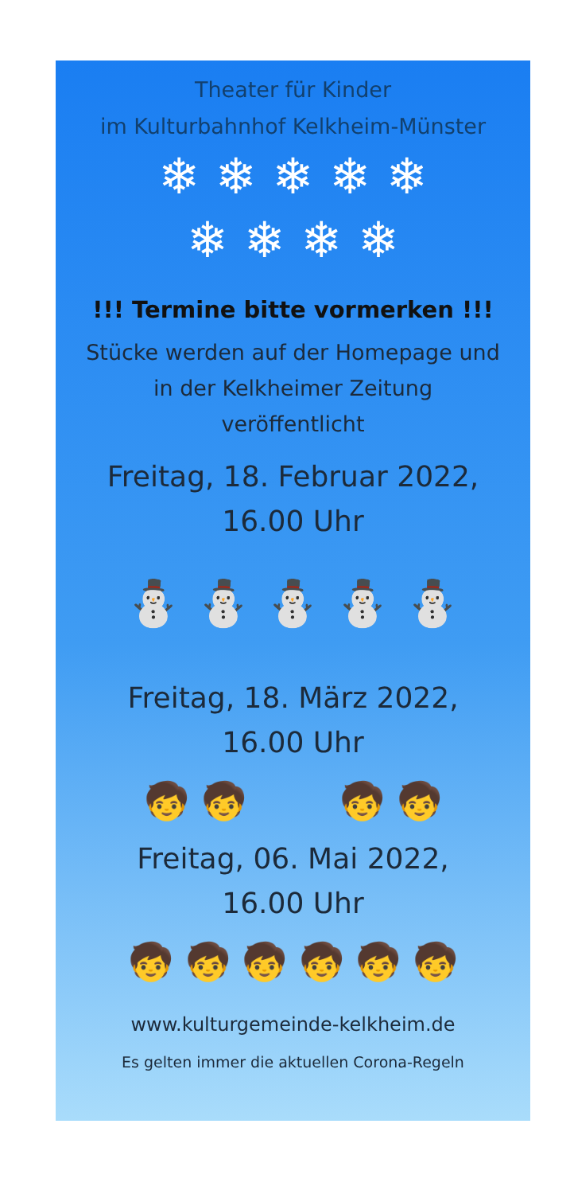Theater für Kinder
im Kulturbahnhof Kelkheim-Münster
❄ ❄ ❄ ❄ ❄
❄ ❄ ❄ ❄
!!! Termine bitte vormerken !!!
Stücke werden auf der Homepage und
in der Kelkheimer Zeitung
veröffentlicht
Freitag, 18. Februar 2022,
16.00 Uhr
⛄ ⛄ ⛄ ⛄ ⛄
Freitag, 18. März 2022,
16.00 Uhr
🧒 🧒 🧒 🧒
Freitag, 06. Mai 2022,
16.00 Uhr
🧒 🧒 🧒 🧒 🧒 🧒
www.kulturgemeinde-kelkheim.de
Es gelten immer die aktuellen Corona-Regeln